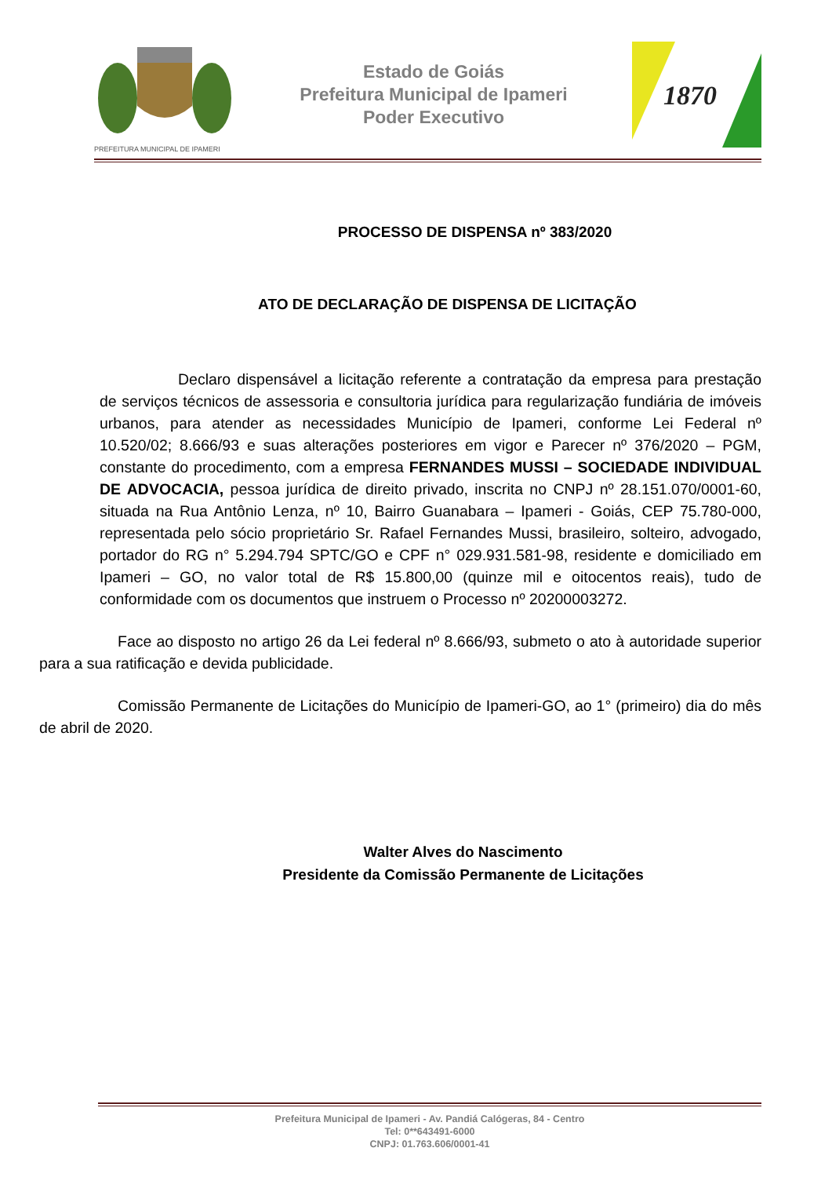PREFEITURA MUNICIPAL DE IPAMERI
Estado de Goiás
Prefeitura Municipal de Ipameri
Poder Executivo
1870
PROCESSO DE DISPENSA nº 383/2020
ATO DE DECLARAÇÃO DE DISPENSA DE LICITAÇÃO
Declaro dispensável a licitação referente a contratação da empresa para prestação de serviços técnicos de assessoria e consultoria jurídica para regularização fundiária de imóveis urbanos, para atender as necessidades Município de Ipameri, conforme Lei Federal nº 10.520/02; 8.666/93 e suas alterações posteriores em vigor e Parecer nº 376/2020 – PGM, constante do procedimento, com a empresa FERNANDES MUSSI – SOCIEDADE INDIVIDUAL DE ADVOCACIA, pessoa jurídica de direito privado, inscrita no CNPJ nº 28.151.070/0001-60, situada na Rua Antônio Lenza, nº 10, Bairro Guanabara – Ipameri - Goiás, CEP 75.780-000, representada pelo sócio proprietário Sr. Rafael Fernandes Mussi, brasileiro, solteiro, advogado, portador do RG n° 5.294.794 SPTC/GO e CPF n° 029.931.581-98, residente e domiciliado em Ipameri – GO, no valor total de R$ 15.800,00 (quinze mil e oitocentos reais), tudo de conformidade com os documentos que instruem o Processo nº 20200003272.
Face ao disposto no artigo 26 da Lei federal nº 8.666/93, submeto o ato à autoridade superior para a sua ratificação e devida publicidade.
Comissão Permanente de Licitações do Município de Ipameri-GO, ao 1° (primeiro) dia do mês de abril de 2020.
Walter Alves do Nascimento
Presidente da Comissão Permanente de Licitações
Prefeitura Municipal de Ipameri - Av. Pandiá Calógeras, 84 - Centro
Tel: 0**643491-6000
CNPJ: 01.763.606/0001-41